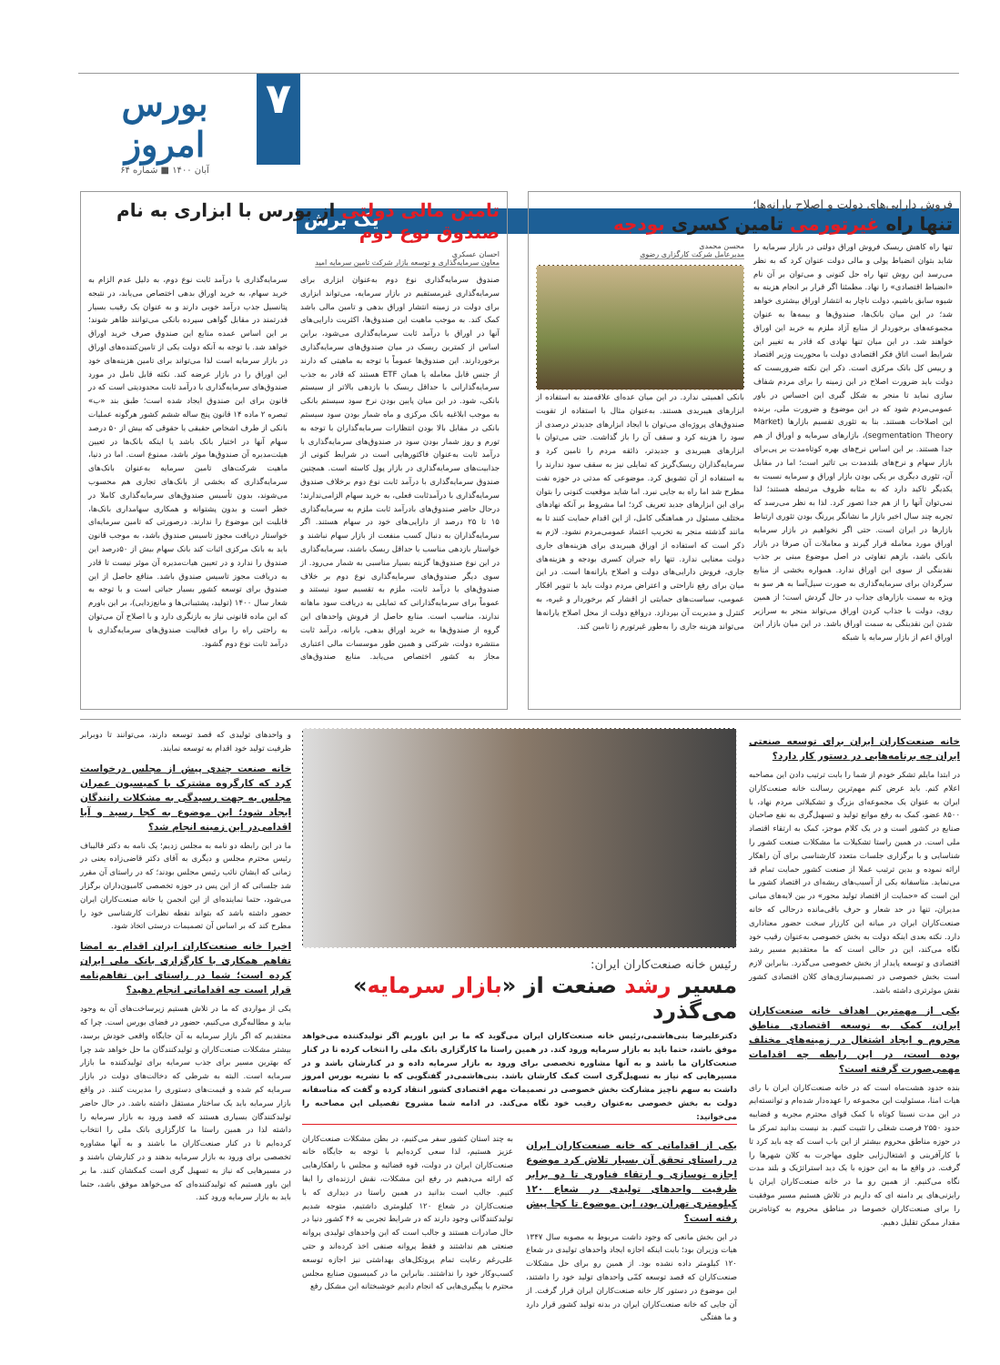یک برش
۷
بورس امروز
آبان ۱۴۰۰ ■ شماره ۶۴
فروش دارایی‌های دولت و اصلاح یارانه‌ها؛
تنها راه غیرتورمی تامین کسری بودجه
تنها راه کاهش ریسک فروش اوراق دولتی در بازار سرمایه را شاید بتوان انضباط پولی و مالی دولت عنوان کرد که به نظر می‌رسد این روش تنها راه حل کنونی و می‌توان بر آن نام «انضباط اقتصادی» را نهاد. مطمئنا اگر قرار بر انجام هزینه به شیوه سابق باشیم، دولت ناچار به انتشار اوراق بیشتری خواهد شد؛ در این میان بانک‌ها، صندوق‌ها و بیمه‌ها به عنوان مجموعه‌های برخوردار از منابع آزاد ملزم به خرید این اوراق خواهند شد. در این میان تنها نهادی که قادر به تغییر این شرایط است اتاق فکر اقتصادی دولت با محوریت وزیر اقتصاد و رییس کل بانک مرکزی است. ذکر این نکته ضروریست که دولت باید ضرورت اصلاح در این زمینه را برای مردم شفاف سازی نماید تا منجر به شکل گیری این احساس در باور عمومی‌مردم شود که در این موضوع و ضرورت ملی، برنده این اصلاحات هستند. بنا به تئوری تقسیم بازارها (Market segmentation Theory)، بازارهای سرمایه و اوراق از هم جدا هستند. بر این اساس نرخ‌های بهره کوتاه‌مدت بر پی‌برای بازار سهام و نرخ‌های بلندمدت بی تاثیر است؛ اما در مقابل آن، تئوری دیگری بر یکی بودن بازار اوراق و سرمایه نسبت به یکدیگر تاکید دارد که به مثابه ظروف مرتبطه هستند؛ لذا نمی‌توان آنها را از هم جدا تصور کرد. لذا به نظر می‌رسد که تجربه چند سال اخیر بازار ما نشانگر پررنگ بودن تئوری ارتباط بازارها در ایران است. حتی اگر نخواهیم در بازار سرمایه اوراق مورد معامله قرار گیرند و معاملات آن صرفا در بازار بانکی باشد، بازهم تفاوتی در اصل موضوع مبنی بر جذب نقدینگی از سوی این اوراق ندارد. همواره بخشی از منابع سرگردان برای سرمایه‌گذاری به صورت سیل‌آسا به هر سو به ویژه به سمت بازارهای جذاب در حال گردش است؛ از همین روی، دولت با جذاب کردن اوراق می‌تواند منجر به سرازیر شدن این نقدینگی به سمت اوراق باشد. در این میان بازار این اوراق اعم از بازار سرمایه یا شبکه
محسن محمدی
مدیرعامل شرکت کارگزاری رضوی
بانکی اهمیتی ندارد. در این میان عده‌ای علاقه‌مند به استفاده از ابزارهای هیبریدی هستند. به‌عنوان مثال با استفاده از تقویت صندوق‌های پروژه‌ای می‌توان با ایجاد ابزارهای جدیدتر درصدی از سود را هزینه کرد و سقف آن را باز گذاشت. حتی می‌توان با ابزارهای هیبریدی و جدیدتر، ذائقه مردم را تامین کرد و سرمایه‌گذاران ریسک‌گریز که تمایلی نیز به سقف سود ندارند را به استفاده از آن تشویق کرد. موضوعی که مدتی در حوزه نفت مطرح شد اما راه به جایی نبرد. اما شاید موقعیت کنونی را بتوان برای این ابزارهای جدید تعریف کرد؛ اما مشروط بر آنکه نهادهای مختلف مسئول در هماهنگی کامل، از این اقدام حمایت کنند تا به مانند گذشته منجر به تخریب اعتماد عمومی‌مردم نشود. لازم به ذکر است که استفاده از اوراق هیبریدی برای هزینه‌های جاری دولت معنایی ندارد. تنها راه جبران کسری بودجه و هزینه‌های جاری، فروش دارایی‌های دولت و اصلاح یارانه‌ها است. در این میان برای رفع ناراحتی و اعتراض مردم دولت باید با تنویر افکار عمومی، سیاست‌های حمایتی از اقشار کم برخوردار و غیره، به کنترل و مدیریت آن بپردازد. درواقع دولت از محل اصلاح یارانه‌ها می‌تواند هزینه جاری را به‌طور غیرتورم زا تامین کند.
تامین مالی دولتی از بورس با ابزاری به نام صندوق نوع دوم
احسان عسکری
معاون سرمایه‌گذاری و توسعه بازار شرکت تامین سرمایه امید
صندوق سرمایه‌گذاری نوع دوم به‌عنوان ابزاری برای سرمایه‌گذاری غیرمستقیم در بازار سرمایه، می‌تواند ابزاری برای دولت در زمینه انتشار اوراق بدهی و تامین مالی باشد کمک کند. به موجب ماهیت این صندوق‌ها، اکثریت دارایی‌های آنها در اوراق با درآمد ثابت سرمایه‌گذاری می‌شود، براین اساس از کمترین ریسک در میان صندوق‌های سرمایه‌گذاری برخوردارند. این صندوق‌ها عموماً با توجه به ماهیتی که دارند از جنس قابل معامله یا همان ETF هستند که قادر به جذب سرمایه‌گذارانی با حداقل ریسک با بازدهی بالاتر از سیستم بانکی، شود. در این میان پایین بودن نرخ سود سیستم بانکی به موجب ابلاغیه بانک مرکزی و ماه شمار بودن سود سیستم بانکی در مقابل بالا بودن انتظارات سرمایه‌گذاران با توجه به تورم و روز شمار بودن سود در صندوق‌های سرمایه‌گذاری با درآمد ثابت به‌عنوان فاکتورهایی است در شرایط کنونی از جذابیت‌های سرمایه‌گذاری در بازار پول کاسته است. همچنین صندوق سرمایه‌گذاری با درآمد ثابت نوع دوم برخلاف صندوق سرمایه‌گذاری با درآمدثابت فعلی، به خرید سهام الزامی‌ندارند؛ درحال حاضر صندوق‌های بادرآمد ثابت ملزم به سرمایه‌گذاری ۱۵ تا ۲۵ درصد از دارایی‌های خود در سهام هستند. اگر سرمایه‌گذاران به دنبال کسب منفعت از بازار سهام نباشند و خواستار بازدهی مناسب با حداقل ریسک باشند، سرمایه‌گذاری در این نوع صندوق‌ها گزینه بسیار مناسبی به شمار می‌رود. از سوی دیگر صندوق‌های سرمایه‌گذاری نوع دوم بر خلاف صندوق‌های با درآمد ثابت، ملزم به تقسیم سود نیستند و عموماً برای سرمایه‌گذارانی که تمایلی به دریافت سود ماهانه ندارند، مناسب است. منابع حاصل از فروش واحدهای این گروه از صندوق‌ها به خرید اوراق بدهی، یارانه، درآمد ثابت منتشره دولت، شرکتی و همین طور موسسات مالی اعتباری مجاز به کشور اختصاص می‌یابد. منابع صندوق‌های سرمایه‌گذاری با درآمد ثابت نوع دوم، به دلیل عدم الزام به خرید سهام، به خرید اوراق بدهی اختصاص می‌یابد، در نتیجه پتانسیل جذب درآمد خوبی دارند و به عنوان یک رقیب بسیار قدرتمند در مقابل گواهی سپرده بانکی می‌توانند ظاهر شوند؛ بر این اساس عمده منابع این صندوق صرف خرید اوراق خواهد شد. با توجه به آنکه دولت یکی از تامین‌کننده‌های اوراق در بازار سرمایه است لذا می‌تواند برای تامین هزینه‌های خود این اوراق را در بازار عرضه کند. نکته قابل تامل در مورد صندوق‌های سرمایه‌گذاری با درآمد ثابت محدودیتی است که در قانون برای این صندوق ایجاد شده است؛ طبق بند «ب» تبصره ۲ ماده ۱۴ قانون پنج ساله ششم کشور هرگونه عملیات بانکی از طرف اشخاص حقیقی یا حقوقی که بیش از ۵۰ درصد سهام آنها در اختیار بانک باشد یا اینکه بانک‌ها در تعیین هیئت‌مدیره آن صندوق‌ها موثر باشد، ممنوع است. اما در دنیا، ماهیت شرکت‌های تامین سرمایه به‌عنوان بانک‌های سرمایه‌گذاری که بخشی از بانک‌های تجاری هم محسوب می‌شوند، بدون تأسیس صندوق‌های سرمایه‌گذاری کاملا در خطر است و بدون پشتوانه و همکاری سهامداری بانک‌ها، قابلیت این موضوع را ندارند. درصورتی که تامین سرمایه‌ای خواستار دریافت مجوز تاسیس صندوق باشد، به موجب قانون باید به بانک مرکزی اثبات کند بانک سهام بیش از ۵۰درصد این صندوق را ندارد و در تعیین هیات‌مدیره آن موثر نیست تا قادر به دریافت مجوز تاسیس صندوق باشد. منافع حاصل از این صندوق برای توسعه کشور بسیار حیاتی است و با توجه به شعار سال ۱۴۰۰ (تولید، پشتیبانی‌ها و مانع‌زدایی)، بر این باورم که این ماده قانونی نیاز به بازنگری دارد و با اصلاح آن می‌توان به راحتی راه را برای فعالیت صندوق‌های سرمایه‌گذاری با درآمد ثابت نوع دوم گشود.
خانه صنعت‌کاران ایران برای توسعه صنعتی ایران چه برنامه‌هایی در دستور کار دارد؟
در ابتدا مایلم تشکر خودم از شما را بابت ترتیب دادن این مصاحبه اعلام کنم. باید عرض کنم مهم‌ترین رسالت خانه صنعت‌کاران ایران به عنوان یک مجموعه‌ای بزرگ و تشکیلاتی مردم نهاد، با ۸۵۰۰ عضو، کمک به رفع موانع تولید و تسهیل‌گری به نفع صاحبان صنایع در کشور است و در یک کلام موجز، کمک به ارتقاء اقتصاد ملی است. در همین راستا تشکیلات ما مشکلات صنعت کشور را شناسایی و با برگزاری جلسات متعدد کارشناسی برای آن راهکار ارائه نموده و بدین ترتیب عملا از صنعت کشور حمایت تمام قد می‌نماید. متاسفانه یکی از آسیب‌های ریشه‌ای در اقتصاد کشور ما این است که «حمایت از اقتصاد تولید محور» در بین لایه‌های میانی مدیران، تنها در حد شعار و حرف باقی‌مانده درحالی که خانه صنعت‌کاران ایران در میانه این کارزار سخت حضور معناداری دارد. نکته بعدی اینکه دولت به بخش خصوصی به‌عنوان رقیب خود نگاه می‌کند، این در حالی است که ما معتقدیم مسیر رشد اقتصادی و توسعه پایدار از بخش خصوصی می‌گذرد. بنابراین لازم است بخش خصوصی در تصمیم‌سازی‌های کلان اقتصادی کشور نقش موثرتری داشته باشد.
یکی از مهمترین اهداف خانه صنعت‌کاران ایران، کمک به توسعه اقتصادی مناطق محروم و ایجاد اشتغال در زمینه‌های مختلف بوده است، در این رابطه چه اقدامات مهمی‌صورت گرفته است؟
بنده حدود هشت‌ماه است که در خانه صنعت‌کاران ایران با رای هیات امنا، مسئولیت این مجموعه را عهده‌دار شده‌ام و توانسته‌ایم در این مدت نسبتا کوتاه با کمک قوای محترم مجریه و قضاییه حدود ۲۵۵۰ فرصت شغلی را تثبیت کنیم. بد نیست بدانید تمرکز ما در حوزه مناطق محروم بیشتر از این باب است که چه باید کرد تا با کارآفرینی و اشتغال‌زایی جلوی مهاجرت به کلان شهرها را گرفت. در واقع ما به این حوزه با یک دید استراتژیک و بلند مدت نگاه می‌کنیم. از همین رو ما در خانه صنعت‌کاران ایران با رایزنی‌های پر دامنه ای که داریم در تلاش هستیم مسیر موفقیت را برای صنعت‌کاران خصوصا در مناطق محروم به کوتاه‌ترین مقدار ممکن تقلیل دهیم.
رئیس خانه صنعت‌کاران ایران:
مسیر رشد صنعت از «بازار سرمایه» می‌گذرد
دکترعلیرضا بنی‌هاشمی،رئیس خانه صنعت‌کاران ایران می‌گوید که ما بر این باوریم اگر تولیدکننده می‌خواهد موفق باشد، حتما باید به بازار سرمایه ورود کند. در همین راستا ما کارگزاری بانک ملی را انتخاب کرده تا در کنار صنعت‌کاران ما باشد و به آنها مشاوره تخصصی برای ورود به بازار سرمایه داده و در کنارشان باشد و در مسیرهایی که نیاز به تسهیل‌گری است کمک کارشان باشد. بنی‌هاشمی‌در گفتگویی که با نشریه بورس امروز داشت به سهم ناچیز مشارکت بخش خصوصی در تصمیمات مهم اقتصادی کشور انتقاد کرده و گفت که متاسفانه دولت به بخش خصوصی به‌عنوان رقیب خود نگاه می‌کند. در ادامه شما مشروح تفصیلی این مصاحبه را می‌خوانید:
یکی از اقداماتی که خانه صنعت‌کاران ایران در راستای تحقق آن بسیار تلاش کرد موضوع اجازه نوسازی و ارتقاء فناوری تا دو برابر ظرفیت واحدهای تولیدی در شعاع ۱۲۰ کیلومتری تهران بود، این موضوع تا کجا پیش رفته است؟
در این بخش مانعی که وجود داشت مربوط به مصوبه سال ۱۳۴۷ هیات وزیران بود؛ بابت اینکه اجازه ایجاد واحدهای تولیدی در شعاع ۱۲۰ کیلومتر داده نشده بود. از همین رو برای حل مشکلات صنعت‌کاران که قصد توسعه کمّی واحدهای تولید خود را داشتند، این موضوع در دستور کار خانه صنعت‌کاران ایران قرار گرفت. از آن جایی که خانه صنعت‌کاران ایران در بدنه تولید کشور قرار دارد و ما هفتگی
به چند استان کشور سفر می‌کنیم، در بطن مشکلات صنعت‌کاران عزیز هستیم، لذا سعی کرده‌ایم با توجه به جایگاه خانه صنعت‌کاران ایران در دولت، قوه قضائیه و مجلس با راهکارهایی که ارائه می‌دهیم در رفع این مشکلات، نقش ارزنده‌ای را ایفا کنیم. جالب است بدانید در همین راستا در دیداری که با صنعت‌کاران در شعاع ۱۲۰ کیلومتری داشتیم، متوجه شدیم تولیدکنندگانی وجود دارند که در شرایط تجربی به ۴۶ کشور دنیا در حال صادرات هستند و جالب است که این واحدهای تولیدی پروانه صنعتی هم نداشتند و فقط پروانه صنفی اخذ کرده‌اند و حتی علی‌رغم رعایت تمام پروتکل‌های بهداشتی نیز اجازه توسعه کسب‌وکار خود را نداشتند. بنابراین ما در کمیسیون صنایع مجلس محترم با پیگیری‌هایی که انجام دادیم خوشبختانه این مشکل رفع
و واحدهای تولیدی که قصد توسعه دارند، می‌توانند تا دوبرابر ظرفیت تولید خود اقدام به توسعه نمایند.
خانه صنعت چندی پیش از مجلس درخواست کرد که کارگروه مشترک با کمیسیون عمران مجلس به جهت رسیدگی به مشکلات رانندگان ایجاد شود؛ این موضوع به کجا رسید و آیا اقدامی‌در این زمینه انجام شد؟
ما در این رابطه دو نامه به مجلس زدیم؛ یک نامه به دکتر قالیباف رئیس محترم مجلس و دیگری به آقای دکتر قاضی‌زاده یعنی در زمانی که ایشان نائب رئیس مجلس بودند؛ که در راستای آن مقرر شد جلساتی که از این پس در حوزه تخصصی کامیون‌داران برگزار می‌شود، حتما نماینده‌ای از این انجمن یا خانه صنعت‌کاران ایران حضور داشته باشد که بتواند نقطه نظرات کارشناسی خود را مطرح کند که بر اساس آن تصمیمات درستی اتخاذ شود.
اخیرا خانه صنعت‌کاران ایران اقدام به امضا تفاهم همکاری با کارگزاری بانک ملی ایران کرده است؛ شما در راستای این تفاهم‌نامه قرار است چه اقداماتی انجام دهید؟
یکی از مواردی که ما در تلاش هستیم زیرساخت‌های آن به وجود بیاید و مطالبه‌گری می‌کنیم، حضور در فضای بورس است. چرا که معتقدیم که اگر بازار سرمایه به آن جایگاه واقعی خودش برسد، بیشتر مشکلات صنعت‌کاران و تولیدکنندگان ما حل خواهد شد چرا که بهترین مسیر برای جذب سرمایه برای تولیدکننده ما بازار سرمایه است. البته به شرطی که دخالت‌های دولت در بازار سرمایه کم شده و قیمت‌های دستوری را مدیریت کنند. در واقع بازار سرمایه باید یک ساختار مستقل داشته باشد. در حال حاضر تولیدکنندگان بسیاری هستند که قصد ورود به بازار سرمایه را داشته لذا در همین راستا ما کارگزاری بانک ملی را انتخاب کرده‌ایم تا در کنار صنعت‌کاران ما باشند و به آنها مشاوره تخصصی برای ورود به بازار سرمایه بدهند و در کنارشان باشند و در مسیرهایی که نیاز به تسهیل گری است کمکشان کنند. ما بر این باور هستیم که تولیدکننده‌ای که می‌خواهد موفق باشد، حتما باید به بازار سرمایه ورود کند.